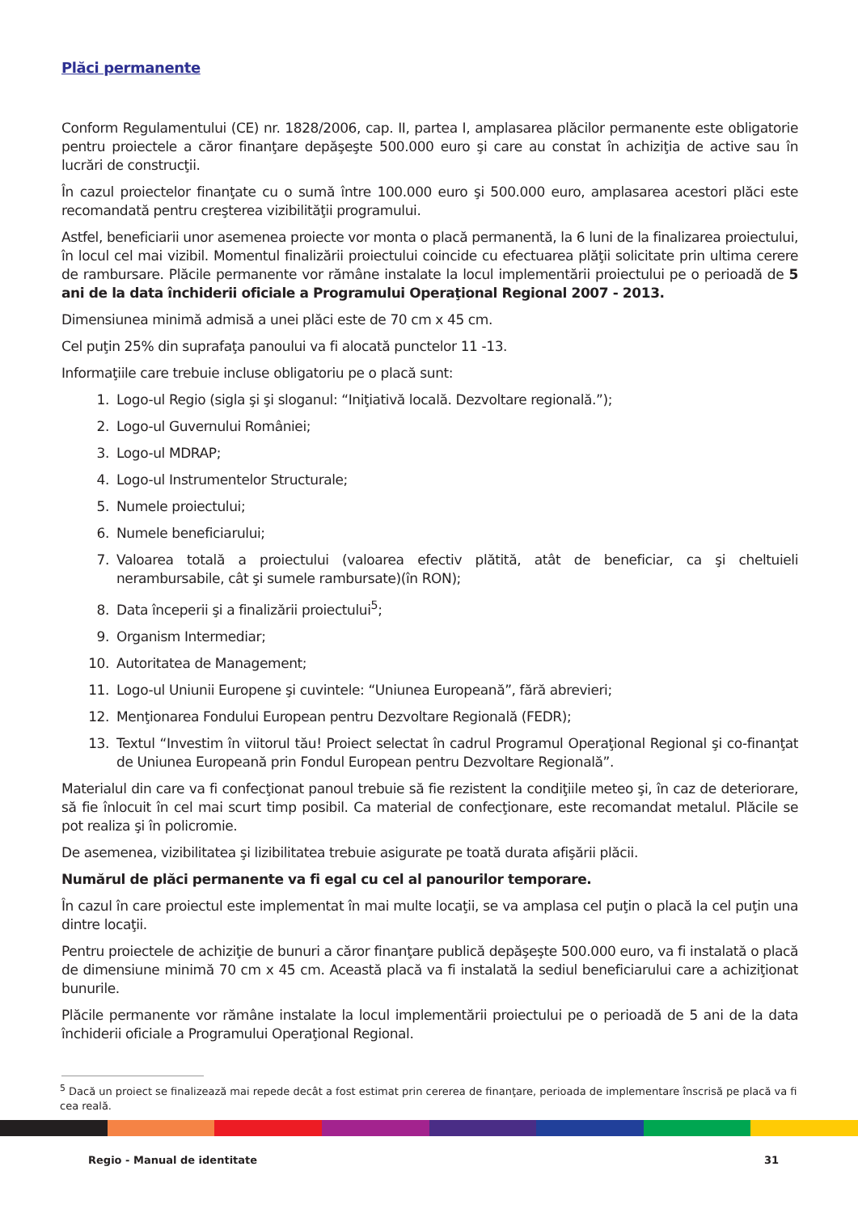Plăci permanente
Conform Regulamentului (CE) nr. 1828/2006, cap. II, partea I, amplasarea plăcilor permanente este obligatorie pentru proiectele a căror finanţare depăşeşte 500.000 euro şi care au constat în achiziţia de active sau în lucrări de construcţii.
În cazul proiectelor finanţate cu o sumă între 100.000 euro şi 500.000 euro, amplasarea acestori plăci este recomandată pentru creşterea vizibilităţii programului.
Astfel, beneficiarii unor asemenea proiecte vor monta o placă permanentă, la 6 luni de la finalizarea proiectului, în locul cel mai vizibil. Momentul finalizării proiectului coincide cu efectuarea plăţii solicitate prin ultima cerere de rambursare. Plăcile permanente vor rămâne instalate la locul implementării proiectului pe o perioadă de 5 ani de la data închiderii oficiale a Programului Operaţional Regional 2007 - 2013.
Dimensiunea minimă admisă a unei plăci este de 70 cm x 45 cm.
Cel puţin 25% din suprafaţa panoului va fi alocată punctelor 11 -13.
Informaţiile care trebuie incluse obligatoriu pe o placă sunt:
1. Logo-ul Regio (sigla şi şi sloganul: “Iniţiativă locală. Dezvoltare regională.”);
2. Logo-ul Guvernului României;
3. Logo-ul MDRAP;
4. Logo-ul Instrumentelor Structurale;
5. Numele proiectului;
6. Numele beneficiarului;
7. Valoarea totală a proiectului (valoarea efectiv plătită, atât de beneficiar, ca şi cheltuieli nerambursabile, cât şi sumele rambursate)(în RON);
8. Data începerii şi a finalizării proiectului<sup>5</sup>;
9. Organism Intermediar;
10. Autoritatea de Management;
11. Logo-ul Uniunii Europene şi cuvintele: “Uniunea Europeană”, fără abrevieri;
12. Menţionarea Fondului European pentru Dezvoltare Regională (FEDR);
13. Textul “Investim în viitorul tău! Proiect selectat în cadrul Programul Operaţional Regional şi co-finanţat de Uniunea Europeană prin Fondul European pentru Dezvoltare Regională”.
Materialul din care va fi confecţionat panoul trebuie să fie rezistent la condiţiile meteo şi, în caz de deteriorare, să fie înlocuit în cel mai scurt timp posibil. Ca material de confecţionare, este recomandat metalul. Plăcile se pot realiza şi în policromie.
De asemenea, vizibilitatea şi lizibilitatea trebuie asigurate pe toată durata afişării plăcii.
Numărul de plăci permanente va fi egal cu cel al panourilor temporare.
În cazul în care proiectul este implementat în mai multe locaţii, se va amplasa cel puţin o placă la cel puţin una dintre locaţii.
Pentru proiectele de achiziţie de bunuri a căror finanţare publică depăşeşte 500.000 euro, va fi instalată o placă de dimensiune minimă 70 cm x 45 cm. Această placă va fi instalată la sediul beneficiarului care a achiziţionat bunurile.
Plăcile permanente vor rămâne instalate la locul implementării proiectului pe o perioadă de 5 ani de la data închiderii oficiale a Programului Operaţional Regional.
<sup>5</sup> Dacă un proiect se finalizează mai repede decât a fost estimat prin cererea de finanţare, perioada de implementare înscrisă pe placă va fi cea reală.
Regio - Manual de identitate 31